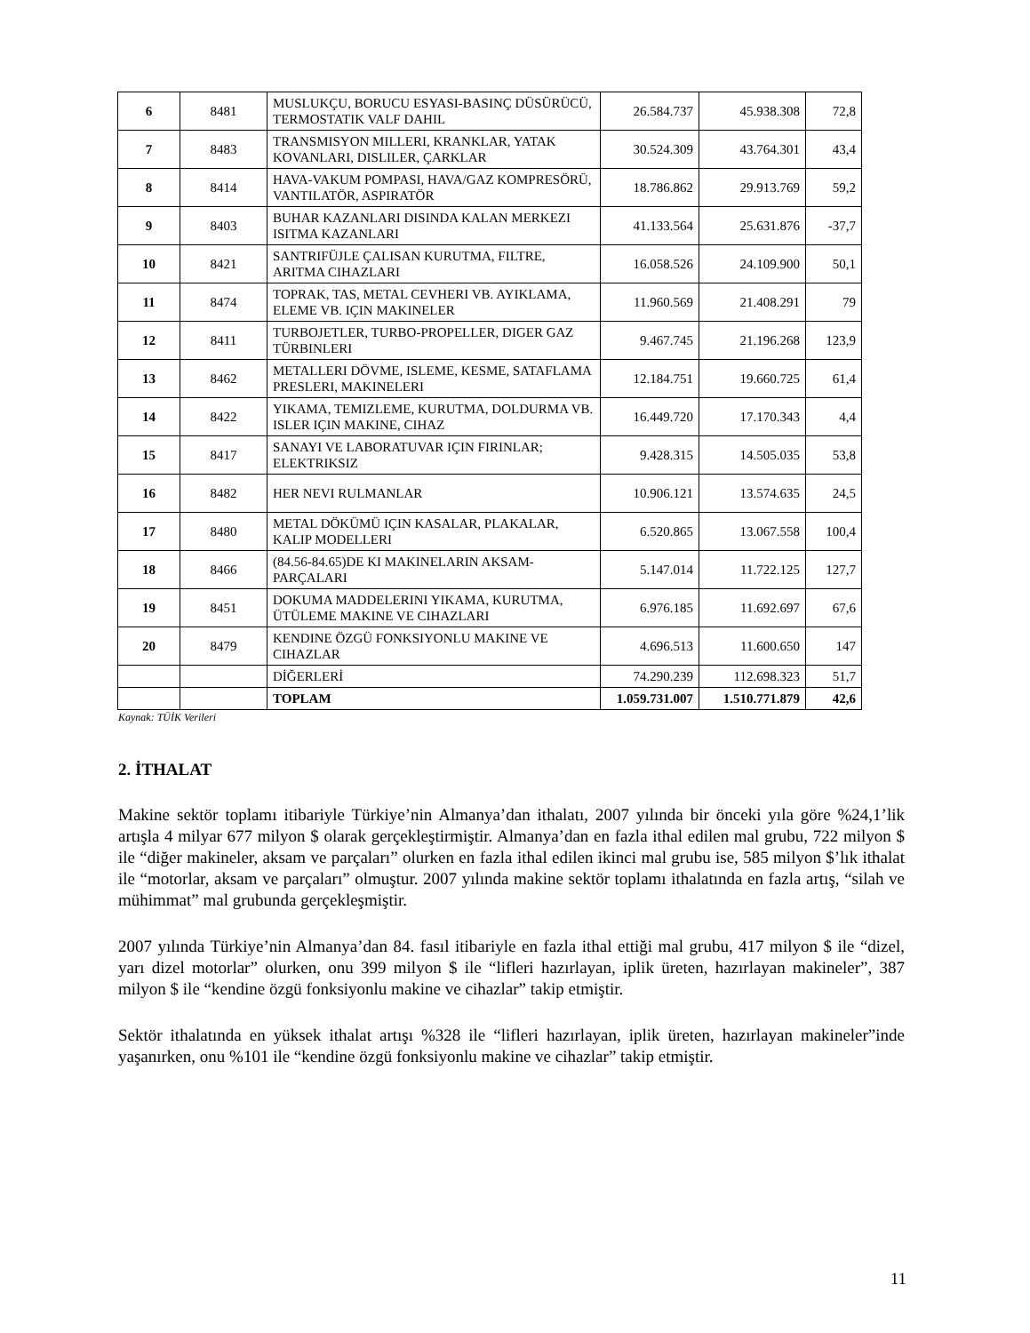| 6 | 8481 | MUSLUKÇU, BORUCU ESYASI-BASINÇ DÜSÜRÜCÜ, TERMOSTATIK VALF DAHIL | 26.584.737 | 45.938.308 | 72,8 |
| 7 | 8483 | TRANSMISYON MILLERI, KRANKLAR, YATAK KOVANLARI, DISLILER, ÇARKLAR | 30.524.309 | 43.764.301 | 43,4 |
| 8 | 8414 | HAVA-VAKUM POMPASI, HAVA/GAZ KOMPRESÖRÜ, VANTILATÖR, ASPIRATÖR | 18.786.862 | 29.913.769 | 59,2 |
| 9 | 8403 | BUHAR KAZANLARI DISINDA KALAN MERKEZI ISITMA KAZANLARI | 41.133.564 | 25.631.876 | -37,7 |
| 10 | 8421 | SANTRIFÜJLE ÇALISAN KURUTMA, FILTRE, ARITMA CIHAZLARI | 16.058.526 | 24.109.900 | 50,1 |
| 11 | 8474 | TOPRAK, TAS, METAL CEVHERI VB. AYIKLAMA, ELEME VB. IÇIN MAKINELER | 11.960.569 | 21.408.291 | 79 |
| 12 | 8411 | TURBOJETLER, TURBO-PROPELLER, DIGER GAZ TÜRBINLERI | 9.467.745 | 21.196.268 | 123,9 |
| 13 | 8462 | METALLERI DÖVME, ISLEME, KESME, SATAFLAMA PRESLERI, MAKINELERI | 12.184.751 | 19.660.725 | 61,4 |
| 14 | 8422 | YIKAMA, TEMIZLEME, KURUTMA, DOLDURMA VB. ISLER IÇIN MAKINE, CIHAZ | 16.449.720 | 17.170.343 | 4,4 |
| 15 | 8417 | SANAYI VE LABORATUVAR IÇIN FIRINLAR; ELEKTRIKSIZ | 9.428.315 | 14.505.035 | 53,8 |
| 16 | 8482 | HER NEVI RULMANLAR | 10.906.121 | 13.574.635 | 24,5 |
| 17 | 8480 | METAL DÖKÜMÜ IÇIN KASALAR, PLAKALAR, KALIP MODELLERI | 6.520.865 | 13.067.558 | 100,4 |
| 18 | 8466 | (84.56-84.65)DE KI MAKINELARIN AKSAM-PARÇALARI | 5.147.014 | 11.722.125 | 127,7 |
| 19 | 8451 | DOKUMA MADDELERINI YIKAMA, KURUTMA, ÜTÜLEME MAKINE VE CIHAZLARI | 6.976.185 | 11.692.697 | 67,6 |
| 20 | 8479 | KENDINE ÖZGÜ FONKSIYONLU MAKINE VE CIHAZLAR | 4.696.513 | 11.600.650 | 147 |
| | | DİĞERLERİ | 74.290.239 | 112.698.323 | 51,7 |
| | | TOPLAM | 1.059.731.007 | 1.510.771.879 | 42,6 |
Kaynak: TÜİK Verileri
2. İTHALAT
Makine sektör toplamı itibariyle Türkiye’nin Almanya’dan ithalatı, 2007 yılında bir önceki yıla göre %24,1’lik artışla 4 milyar 677 milyon $ olarak gerçekleştirmiştir. Almanya’dan en fazla ithal edilen mal grubu, 722 milyon $ ile “diğer makineler, aksam ve parçaları” olurken en fazla ithal edilen ikinci mal grubu ise, 585 milyon $’lık ithalat ile “motorlar, aksam ve parçaları” olmuştur. 2007 yılında makine sektör toplamı ithalatında en fazla artış, “silah ve mühimmat” mal grubunda gerçekleşmiştir.
2007 yılında Türkiye’nin Almanya’dan 84. fasıl itibariyle en fazla ithal ettiği mal grubu, 417 milyon $ ile “dizel, yarı dizel motorlar” olurken, onu 399 milyon $ ile “lifleri hazırlayan, iplik üreten, hazırlayan makineler”, 387 milyon $ ile “kendine özgü fonksiyonlu makine ve cihazlar” takip etmiştir.
Sektör ithalatında en yüksek ithalat artışı %328 ile “lifleri hazırlayan, iplik üreten, hazırlayan makineler”inde yaşanırken, onu %101 ile “kendine özgü fonksiyonlu makine ve cihazlar” takip etmiştir.
11